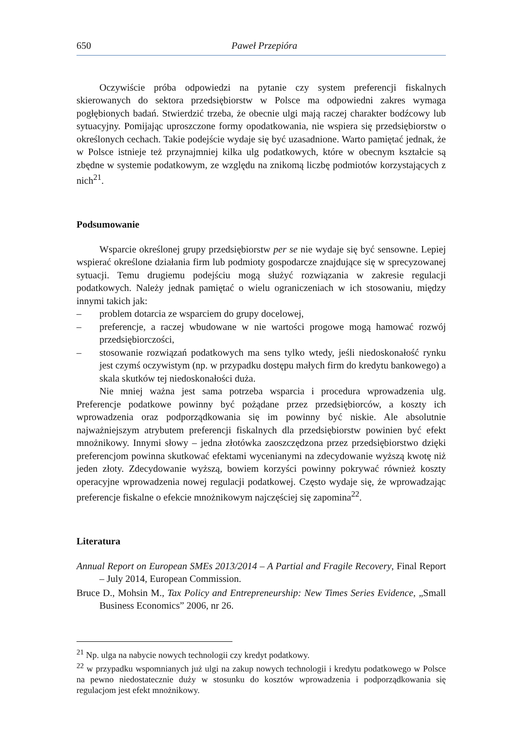650 Paweł Przepióra
Oczywiście próba odpowiedzi na pytanie czy system preferencji fiskalnych skierowanych do sektora przedsiębiorstw w Polsce ma odpowiedni zakres wymaga pogłębionych badań. Stwierdzić trzeba, że obecnie ulgi mają raczej charakter bodźcowy lub sytuacyjny. Pomijając uproszczone formy opodatkowania, nie wspiera się przedsiębiorstw o określonych cechach. Takie podejście wydaje się być uzasadnione. Warto pamiętać jednak, że w Polsce istnieje też przynajmniej kilka ulg podatkowych, które w obecnym kształcie są zbędne w systemie podatkowym, ze względu na znikomą liczbę podmiotów korzystających z nich<sup>21</sup>.
Podsumowanie
Wsparcie określonej grupy przedsiębiorstw per se nie wydaje się być sensowne. Lepiej wspierać określone działania firm lub podmioty gospodarcze znajdujące się w sprecyzowanej sytuacji. Temu drugiemu podejściu mogą służyć rozwiązania w zakresie regulacji podatkowych. Należy jednak pamiętać o wielu ograniczeniach w ich stosowaniu, między innymi takich jak:
– problem dotarcia ze wsparciem do grupy docelowej,
– preferencje, a raczej wbudowane w nie wartości progowe mogą hamować rozwój przedsiębiorczości,
– stosowanie rozwiązań podatkowych ma sens tylko wtedy, jeśli niedoskonałość rynku jest czymś oczywistym (np. w przypadku dostępu małych firm do kredytu bankowego) a skala skutków tej niedoskonałości duża.
Nie mniej ważna jest sama potrzeba wsparcia i procedura wprowadzenia ulg. Preferencje podatkowe powinny być pożądane przez przedsiębiorców, a koszty ich wprowadzenia oraz podporządkowania się im powinny być niskie. Ale absolutnie najważniejszym atrybutem preferencji fiskalnych dla przedsiębiorstw powinien być efekt mnożnikowy. Innymi słowy – jedna złotówka zaoszczędzona przez przedsiębiorstwo dzięki preferencjom powinna skutkować efektami wycenianymi na zdecydowanie wyższą kwotę niż jeden złoty. Zdecydowanie wyższą, bowiem korzyści powinny pokrywać również koszty operacyjne wprowadzenia nowej regulacji podatkowej. Często wydaje się, że wprowadzając preferencje fiskalne o efekcie mnożnikowym najczęściej się zapomina<sup>22</sup>.
Literatura
Annual Report on European SMEs 2013/2014 – A Partial and Fragile Recovery, Final Report – July 2014, European Commission.
Bruce D., Mohsin M., Tax Policy and Entrepreneurship: New Times Series Evidence, „Small Business Economics” 2006, nr 26.
<sup>21</sup> Np. ulga na nabycie nowych technologii czy kredyt podatkowy.
<sup>22</sup> w przypadku wspomnianych już ulgi na zakup nowych technologii i kredytu podatkowego w Polsce na pewno niedostatecznie duży w stosunku do kosztów wprowadzenia i podporządkowania się regulacjom jest efekt mnożnikowy.